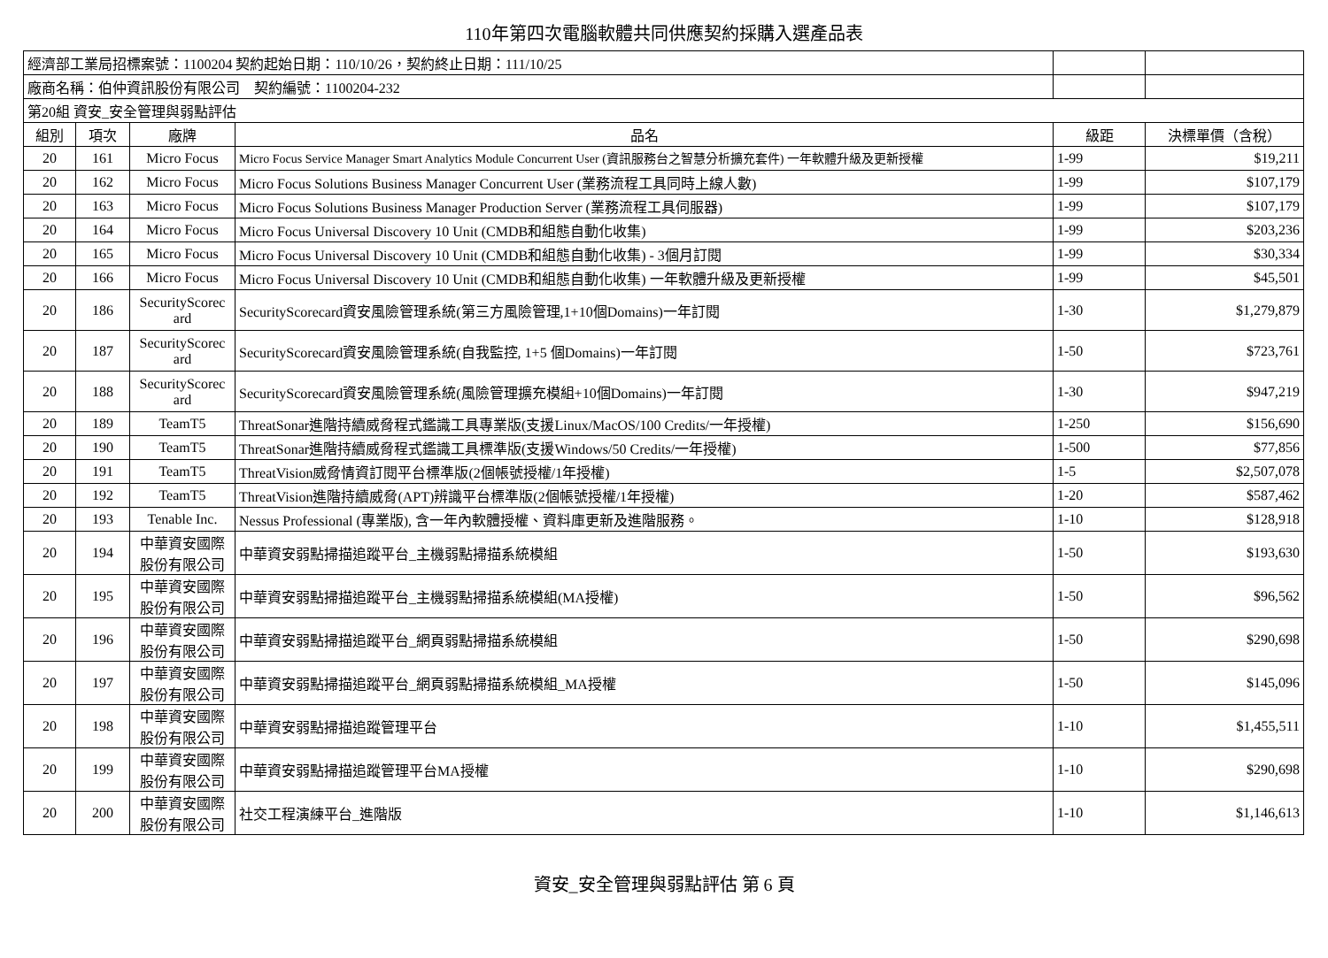110年第四次電腦軟體共同供應契約採購入選產品表
| 經濟部工業局招標案號：1100204 契約起始日期：110/10/26，契約終止日期：111/10/25 | | | | | |
| 廠商名稱：伯仲資訊股份有限公司 契約編號：1100204-232 | | | | | |
| 第20組 資安_安全管理與弱點評估 | | | | | |
| 組別 | 項次 | 廠牌 | 品名 | 級距 | 決標單價（含稅） |
| 20 | 161 | Micro Focus | Micro Focus Service Manager Smart Analytics Module Concurrent User (資訊服務台之智慧分析擴充套件) 一年軟體升級及更新授權 | 1-99 | $19,211 |
| 20 | 162 | Micro Focus | Micro Focus Solutions Business Manager Concurrent User (業務流程工具同時上線人數) | 1-99 | $107,179 |
| 20 | 163 | Micro Focus | Micro Focus Solutions Business Manager Production Server (業務流程工具伺服器) | 1-99 | $107,179 |
| 20 | 164 | Micro Focus | Micro Focus Universal Discovery 10 Unit (CMDB和組態自動化收集) | 1-99 | $203,236 |
| 20 | 165 | Micro Focus | Micro Focus Universal Discovery 10 Unit (CMDB和組態自動化收集) - 3個月訂閱 | 1-99 | $30,334 |
| 20 | 166 | Micro Focus | Micro Focus Universal Discovery 10 Unit (CMDB和組態自動化收集) 一年軟體升級及更新授權 | 1-99 | $45,501 |
| 20 | 186 | SecurityScorec ard | SecurityScorecard資安風險管理系統(第三方風險管理,1+10個Domains)一年訂閱 | 1-30 | $1,279,879 |
| 20 | 187 | SecurityScorec ard | SecurityScorecard資安風險管理系統(自我監控, 1+5 個Domains)一年訂閱 | 1-50 | $723,761 |
| 20 | 188 | SecurityScorec ard | SecurityScorecard資安風險管理系統(風險管理擴充模組+10個Domains)一年訂閱 | 1-30 | $947,219 |
| 20 | 189 | TeamT5 | ThreatSonar進階持續威脅程式鑑識工具專業版(支援Linux/MacOS/100 Credits/一年授權) | 1-250 | $156,690 |
| 20 | 190 | TeamT5 | ThreatSonar進階持續威脅程式鑑識工具標準版(支援Windows/50 Credits/一年授權) | 1-500 | $77,856 |
| 20 | 191 | TeamT5 | ThreatVision威脅情資訂閱平台標準版(2個帳號授權/1年授權) | 1-5 | $2,507,078 |
| 20 | 192 | TeamT5 | ThreatVision進階持續威脅(APT)辨識平台標準版(2個帳號授權/1年授權) | 1-20 | $587,462 |
| 20 | 193 | Tenable Inc. | Nessus Professional (專業版), 含一年內軟體授權、資料庫更新及進階服務。 | 1-10 | $128,918 |
| 20 | 194 | 中華資安國際股份有限公司 | 中華資安弱點掃描追蹤平台_主機弱點掃描系統模組 | 1-50 | $193,630 |
| 20 | 195 | 中華資安國際股份有限公司 | 中華資安弱點掃描追蹤平台_主機弱點掃描系統模組(MA授權) | 1-50 | $96,562 |
| 20 | 196 | 中華資安國際股份有限公司 | 中華資安弱點掃描追蹤平台_網頁弱點掃描系統模組 | 1-50 | $290,698 |
| 20 | 197 | 中華資安國際股份有限公司 | 中華資安弱點掃描追蹤平台_網頁弱點掃描系統模組_MA授權 | 1-50 | $145,096 |
| 20 | 198 | 中華資安國際股份有限公司 | 中華資安弱點掃描追蹤管理平台 | 1-10 | $1,455,511 |
| 20 | 199 | 中華資安國際股份有限公司 | 中華資安弱點掃描追蹤管理平台MA授權 | 1-10 | $290,698 |
| 20 | 200 | 中華資安國際股份有限公司 | 社交工程演練平台_進階版 | 1-10 | $1,146,613 |
資安_安全管理與弱點評估 第 6 頁